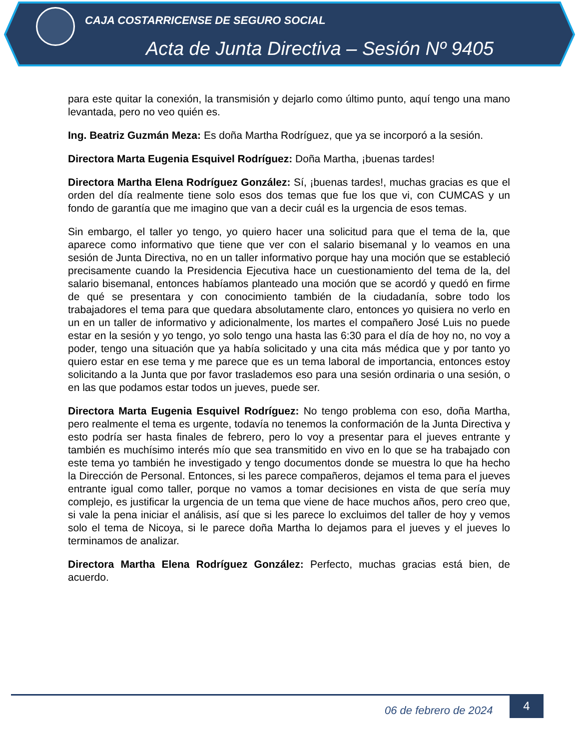CAJA COSTARRICENSE DE SEGURO SOCIAL
Acta de Junta Directiva – Sesión Nº 9405
para este quitar la conexión, la transmisión y dejarlo como último punto, aquí tengo una mano levantada, pero no veo quién es.
Ing. Beatriz Guzmán Meza: Es doña Martha Rodríguez, que ya se incorporó a la sesión.
Directora Marta Eugenia Esquivel Rodríguez: Doña Martha, ¡buenas tardes!
Directora Martha Elena Rodríguez González: Sí, ¡buenas tardes!, muchas gracias es que el orden del día realmente tiene solo esos dos temas que fue los que vi, con CUMCAS y un fondo de garantía que me imagino que van a decir cuál es la urgencia de esos temas.
Sin embargo, el taller yo tengo, yo quiero hacer una solicitud para que el tema de la, que aparece como informativo que tiene que ver con el salario bisemanal y lo veamos en una sesión de Junta Directiva, no en un taller informativo porque hay una moción que se estableció precisamente cuando la Presidencia Ejecutiva hace un cuestionamiento del tema de la, del salario bisemanal, entonces habíamos planteado una moción que se acordó y quedó en firme de qué se presentara y con conocimiento también de la ciudadanía, sobre todo los trabajadores el tema para que quedara absolutamente claro, entonces yo quisiera no verlo en un en un taller de informativo y adicionalmente, los martes el compañero José Luis no puede estar en la sesión y yo tengo, yo solo tengo una hasta las 6:30 para el día de hoy no, no voy a poder, tengo una situación que ya había solicitado y una cita más médica que y por tanto yo quiero estar en ese tema y me parece que es un tema laboral de importancia, entonces estoy solicitando a la Junta que por favor traslademos eso para una sesión ordinaria o una sesión, o en las que podamos estar todos un jueves, puede ser.
Directora Marta Eugenia Esquivel Rodríguez: No tengo problema con eso, doña Martha, pero realmente el tema es urgente, todavía no tenemos la conformación de la Junta Directiva y esto podría ser hasta finales de febrero, pero lo voy a presentar para el jueves entrante y también es muchísimo interés mío que sea transmitido en vivo en lo que se ha trabajado con este tema yo también he investigado y tengo documentos donde se muestra lo que ha hecho la Dirección de Personal. Entonces, si les parece compañeros, dejamos el tema para el jueves entrante igual como taller, porque no vamos a tomar decisiones en vista de que sería muy complejo, es justificar la urgencia de un tema que viene de hace muchos años, pero creo que, si vale la pena iniciar el análisis, así que si les parece lo excluimos del taller de hoy y vemos solo el tema de Nicoya, si le parece doña Martha lo dejamos para el jueves y el jueves lo terminamos de analizar.
Directora Martha Elena Rodríguez González: Perfecto, muchas gracias está bien, de acuerdo.
06 de febrero de 2024
4